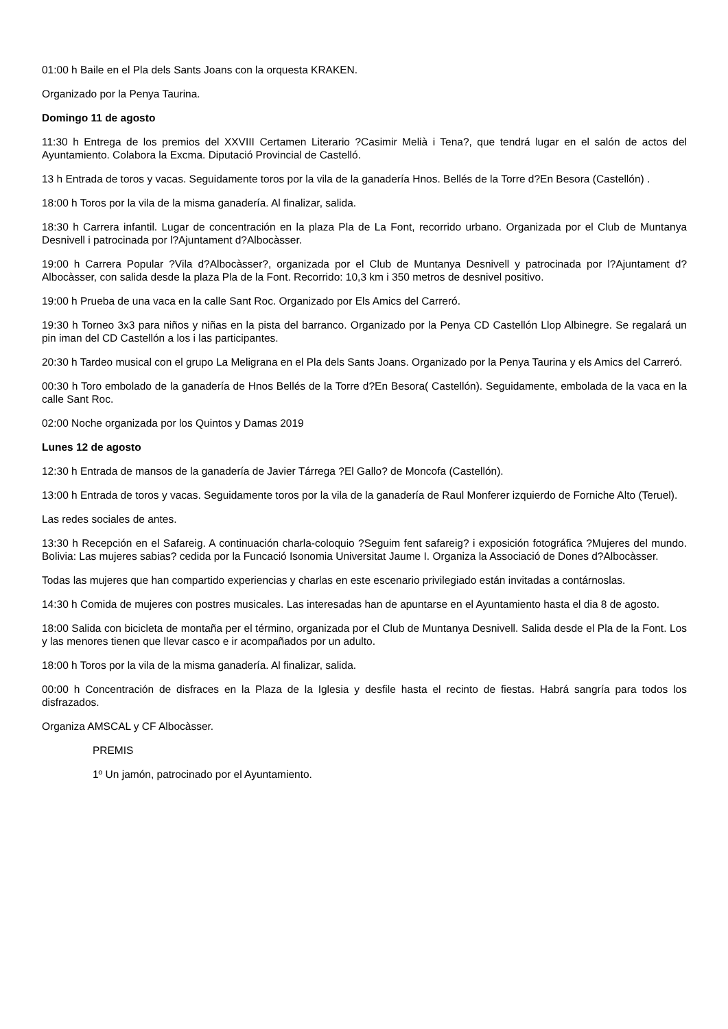01:00 h Baile en el Pla dels Sants Joans con la orquesta KRAKEN.
Organizado por la Penya Taurina.
Domingo 11 de agosto
11:30 h Entrega de los premios del XXVIII Certamen Literario ?Casimir Melià i Tena?, que tendrá lugar en el salón de actos del Ayuntamiento. Colabora la Excma. Diputació Provincial de Castelló.
13 h Entrada de toros y vacas. Seguidamente toros por la vila de la ganadería Hnos. Bellés de la Torre d?En Besora (Castellón) .
18:00 h Toros por la vila de la misma ganadería. Al finalizar, salida.
18:30 h Carrera infantil. Lugar de concentración en la plaza Pla de La Font, recorrido urbano. Organizada por el Club de Muntanya Desnivell i patrocinada por l?Ajuntament d?Albocàsser.
19:00 h Carrera Popular ?Vila d?Albocàsser?, organizada por el Club de Muntanya Desnivell y patrocinada por l?Ajuntament d?Albocàsser, con salida desde la plaza Pla de la Font. Recorrido: 10,3 km i 350 metros de desnivel positivo.
19:00 h Prueba de una vaca en la calle Sant Roc. Organizado por Els Amics del Carreró.
19:30 h Torneo 3x3 para niños y niñas en la pista del barranco. Organizado por la Penya CD Castellón Llop Albinegre. Se regalará un pin iman del CD Castellón a los i las participantes.
20:30 h Tardeo musical con el grupo La Meligrana en el Pla dels Sants Joans. Organizado por la Penya Taurina y els Amics del Carreró.
00:30 h Toro embolado de la ganadería de Hnos Bellés de la Torre d?En Besora( Castellón). Seguidamente, embolada de la vaca en la calle Sant Roc.
02:00 Noche organizada por los Quintos y Damas 2019
Lunes 12 de agosto
12:30 h Entrada de mansos de la ganadería de Javier Tárrega ?El Gallo? de Moncofa (Castellón).
13:00 h Entrada de toros y vacas. Seguidamente toros por la vila de la ganadería de Raul Monferer izquierdo de Forniche Alto (Teruel).
Las redes sociales de antes.
13:30 h Recepción en el Safareig. A continuación charla-coloquio ?Seguim fent safareig? i exposición fotográfica ?Mujeres del mundo. Bolivia: Las mujeres sabias? cedida por la Funcació Isonomia Universitat Jaume I. Organiza la Associació de Dones d?Albocàsser.
Todas las mujeres que han compartido experiencias y charlas en este escenario privilegiado están invitadas a contárnoslas.
14:30 h Comida de mujeres con postres musicales. Las interesadas han de apuntarse en el Ayuntamiento hasta el dia 8 de agosto.
18:00 Salida con bicicleta de montaña per el término, organizada por el Club de Muntanya Desnivell. Salida desde el Pla de la Font. Los y las menores tienen que llevar casco e ir acompañados por un adulto.
18:00 h Toros por la vila de la misma ganadería. Al finalizar, salida.
00:00 h Concentración de disfraces en la Plaza de la Iglesia y desfile hasta el recinto de fiestas. Habrá sangría para todos los disfrazados.
Organiza AMSCAL y CF Albocàsser.
PREMIS
1º Un jamón, patrocinado por el Ayuntamiento.